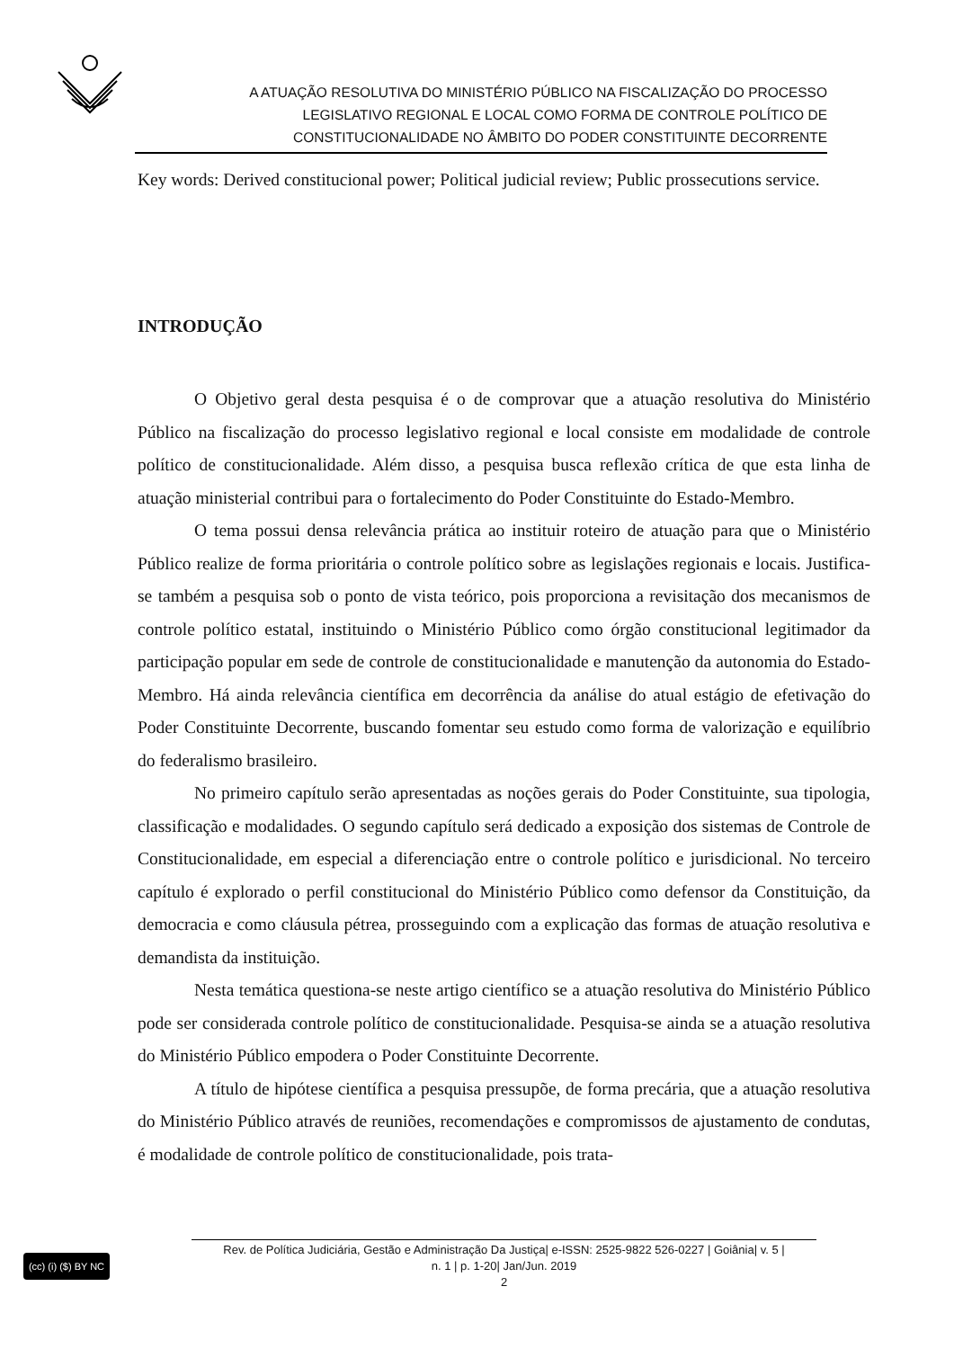A ATUAÇÃO RESOLUTIVA DO MINISTÉRIO PÚBLICO NA FISCALIZAÇÃO DO PROCESSO
LEGISLATIVO REGIONAL E LOCAL COMO FORMA DE CONTROLE POLÍTICO DE
CONSTITUCIONALIDADE NO ÂMBITO DO PODER CONSTITUINTE DECORRENTE
Key words: Derived constitucional power; Political judicial review; Public prossecutions service.
INTRODUÇÃO
O Objetivo geral desta pesquisa é o de comprovar que a atuação resolutiva do Ministério Público na fiscalização do processo legislativo regional e local consiste em modalidade de controle político de constitucionalidade. Além disso, a pesquisa busca reflexão crítica de que esta linha de atuação ministerial contribui para o fortalecimento do Poder Constituinte do Estado-Membro.
O tema possui densa relevância prática ao instituir roteiro de atuação para que o Ministério Público realize de forma prioritária o controle político sobre as legislações regionais e locais. Justifica-se também a pesquisa sob o ponto de vista teórico, pois proporciona a revisitação dos mecanismos de controle político estatal, instituindo o Ministério Público como órgão constitucional legitimador da participação popular em sede de controle de constitucionalidade e manutenção da autonomia do Estado-Membro. Há ainda relevância científica em decorrência da análise do atual estágio de efetivação do Poder Constituinte Decorrente, buscando fomentar seu estudo como forma de valorização e equilíbrio do federalismo brasileiro.
No primeiro capítulo serão apresentadas as noções gerais do Poder Constituinte, sua tipologia, classificação e modalidades. O segundo capítulo será dedicado a exposição dos sistemas de Controle de Constitucionalidade, em especial a diferenciação entre o controle político e jurisdicional. No terceiro capítulo é explorado o perfil constitucional do Ministério Público como defensor da Constituição, da democracia e como cláusula pétrea, prosseguindo com a explicação das formas de atuação resolutiva e demandista da instituição.
Nesta temática questiona-se neste artigo científico se a atuação resolutiva do Ministério Público pode ser considerada controle político de constitucionalidade. Pesquisa-se ainda se a atuação resolutiva do Ministério Público empodera o Poder Constituinte Decorrente.
A título de hipótese científica a pesquisa pressupõe, de forma precária, que a atuação resolutiva do Ministério Público através de reuniões, recomendações e compromissos de ajustamento de condutas, é modalidade de controle político de constitucionalidade, pois trata-
(cc) (i) ($) BY NC
Rev. de Política Judiciária, Gestão e Administração Da Justiça| e-ISSN: 2525-9822 526-0227 | Goiânia| v. 5 |
n. 1 | p. 1-20| Jan/Jun. 2019
2